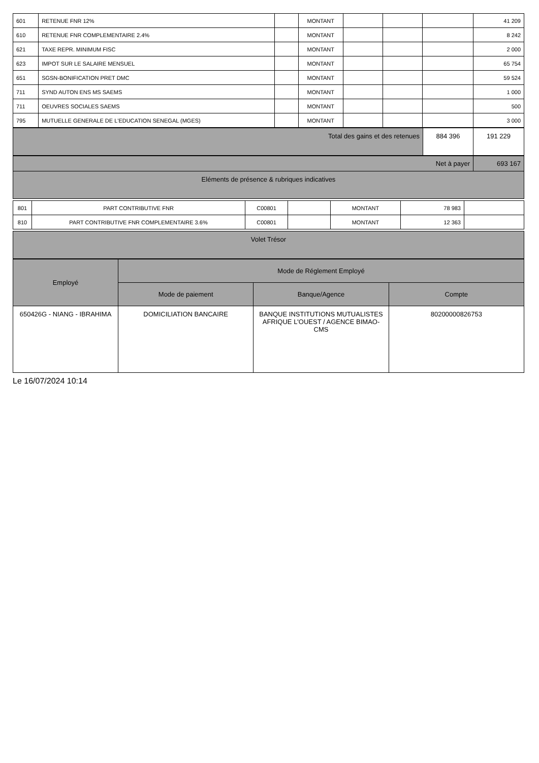| 601 | RETENUE FNR 12% | | MONTANT | | | | 41 209 |
| 610 | RETENUE FNR COMPLEMENTAIRE 2.4% | | MONTANT | | | | 8 242 |
| 621 | TAXE REPR. MINIMUM FISC | | MONTANT | | | | 2 000 |
| 623 | IMPOT SUR LE SALAIRE MENSUEL | | MONTANT | | | | 65 754 |
| 651 | SGSN-BONIFICATION PRET DMC | | MONTANT | | | | 59 524 |
| 711 | SYND AUTON ENS MS SAEMS | | MONTANT | | | | 1 000 |
| 711 | OEUVRES SOCIALES SAEMS | | MONTANT | | | | 500 |
| 795 | MUTUELLE GENERALE DE L'EDUCATION SENEGAL (MGES) | | MONTANT | | | | 3 000 |
| Total des gains et des retenues | 884 396 | 191 229 |
| Net à payer | 693 167 |
| Eléments de présence & rubriques indicatives | |
| 801 | PART CONTRIBUTIVE FNR | C00801 | | MONTANT | 78 983 | |
| 810 | PART CONTRIBUTIVE FNR COMPLEMENTAIRE 3.6% | C00801 | | MONTANT | 12 363 | |
| Volet Trésor |
| Employé | Mode de Réglement Employé | | |
| --- | --- | --- | --- |
| | Mode de paiement | Banque/Agence | Compte |
| 650426G - NIANG - IBRAHIMA | DOMICILIATION BANCAIRE | BANQUE INSTITUTIONS MUTUALISTES AFRIQUE L'OUEST / AGENCE BIMAO-CMS | 80200000826753 |
Le 16/07/2024 10:14